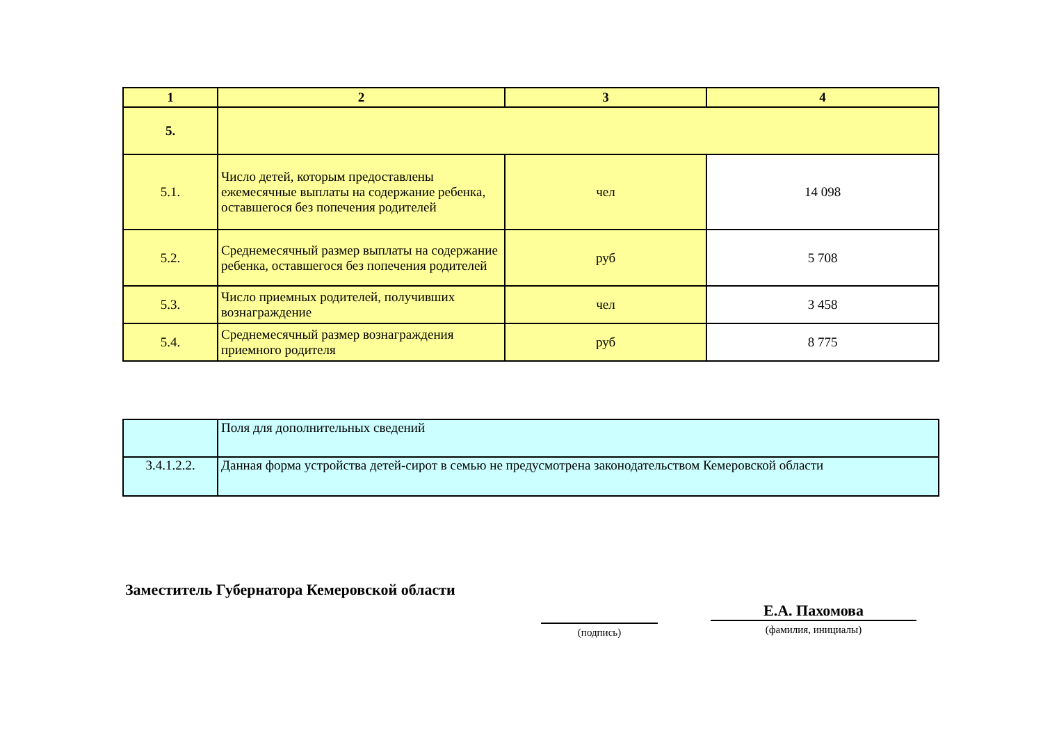| 1 | 2 | 3 | 4 |
| 5. | | | |
| 5.1. | Число детей, которым предоставлены ежемесячные выплаты на содержание ребенка, оставшегося без попечения родителей | чел | 14 098 |
| 5.2. | Среднемесячный размер выплаты на содержание ребенка, оставшегося без попечения родителей | руб | 5 708 |
| 5.3. | Число приемных родителей, получивших вознаграждение | чел | 3 458 |
| 5.4. | Среднемесячный размер вознаграждения приемного родителя | руб | 8 775 |
| | Поля для дополнительных сведений |
| 3.4.1.2.2. | Данная форма устройства детей-сирот в семью не предусмотрена законодательством Кемеровской области |
Заместитель Губернатора Кемеровской области
(подпись)
Е.А. Пахомова
(фамилия, инициалы)